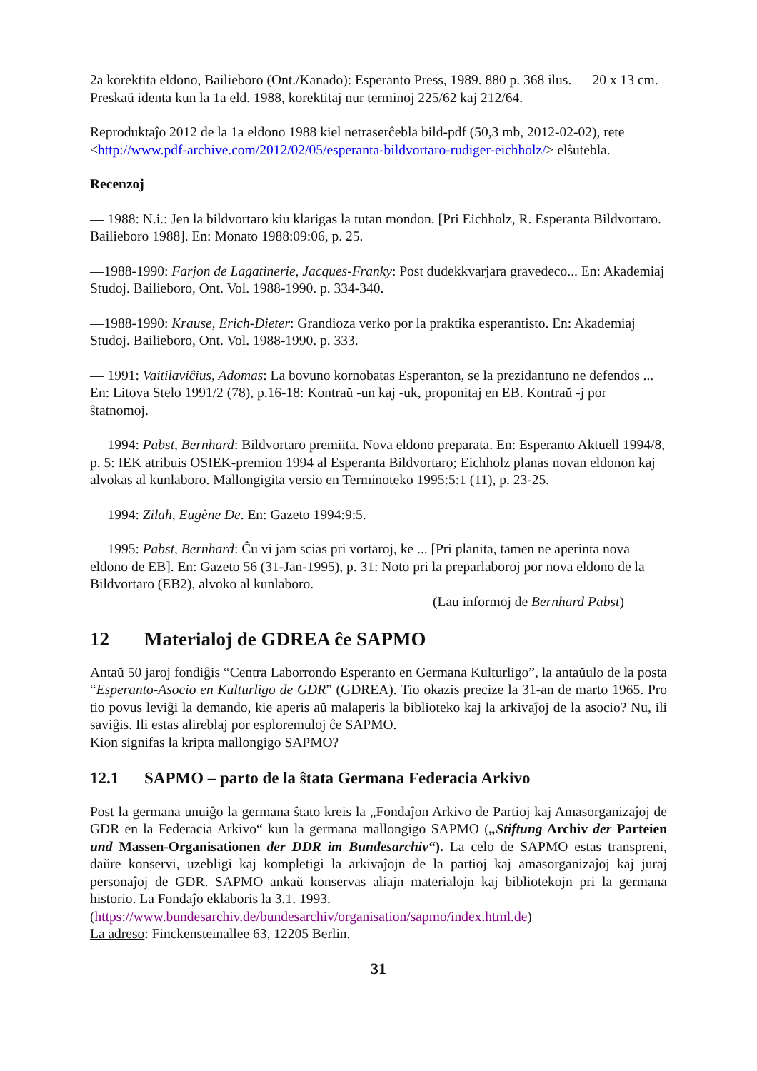2a korektita eldono, Bailieboro (Ont./Kanado): Esperanto Press, 1989. 880 p. 368 ilus. — 20 x 13 cm. Preskaŭ identa kun la 1a eld. 1988, korektitaj nur terminoj 225/62 kaj 212/64.
Reproduktaĵo 2012 de la 1a eldono 1988 kiel netraserĉebla bild-pdf (50,3 mb, 2012-02-02), rete <http://www.pdf-archive.com/2012/02/05/esperanta-bildvortaro-rudiger-eichholz/> elŝutebla.
Recenzoj
— 1988: N.i.: Jen la bildvortaro kiu klarigas la tutan mondon. [Pri Eichholz, R. Esperanta Bildvortaro. Bailieboro 1988]. En: Monato 1988:09:06, p. 25.
—1988-1990: Farjon de Lagatinerie, Jacques-Franky: Post dudekkvarjara gravedeco... En: Akademiaj Studoj. Bailieboro, Ont. Vol. 1988-1990. p. 334-340.
—1988-1990: Krause, Erich-Dieter: Grandioza verko por la praktika esperantisto. En: Akademiaj Studoj. Bailieboro, Ont. Vol. 1988-1990. p. 333.
— 1991: Vaitilaviĉius, Adomas: La bovuno kornobatas Esperanton, se la prezidantuno ne defendos ... En: Litova Stelo 1991/2 (78), p.16-18: Kontraŭ -un kaj -uk, proponitaj en EB. Kontraŭ -j por ŝtatnomoj.
— 1994: Pabst, Bernhard: Bildvortaro premiita. Nova eldono preparata. En: Esperanto Aktuell 1994/8, p. 5: IEK atribuis OSIEK-premion 1994 al Esperanta Bildvortaro; Eichholz planas novan eldonon kaj alvokas al kunlaboro. Mallongigita versio en Terminoteko 1995:5:1 (11), p. 23-25.
— 1994: Zilah, Eugène De. En: Gazeto 1994:9:5.
— 1995: Pabst, Bernhard: Ĉu vi jam scias pri vortaroj, ke ... [Pri planita, tamen ne aperinta nova eldono de EB]. En: Gazeto 56 (31-Jan-1995), p. 31: Noto pri la preparlaboroj por nova eldono de la Bildvortaro (EB2), alvoko al kunlaboro.
(Lau informoj de Bernhard Pabst)
12 Materialoj de GDREA ĉe SAPMO
Antaŭ 50 jaroj fondiĝis “Centra Laborrondo Esperanto en Germana Kulturligo”, la antaŭulo de la posta “Esperanto-Asocio en Kulturligo de GDR” (GDREA). Tio okazis precize la 31-an de marto 1965. Pro tio povus leviĝi la demando, kie aperis aŭ malaperis la biblioteko kaj la arkivaĵoj de la asocio? Nu, ili saviĝis. Ili estas alireblaj por esploremuloj ĉe SAPMO.
Kion signifas la kripta mallongigo SAPMO?
12.1 SAPMO – parto de la ŝtata Germana Federacia Arkivo
Post la germana unuiĝo la germana ŝtato kreis la „Fondaĵon Arkivo de Partioj kaj Amasorganizaĵoj de GDR en la Federacia Arkivo“ kun la germana mallongigo SAPMO („Stiftung Archiv der Parteien und Massen-Organisationen der DDR im Bundesarchiv“). La celo de SAPMO estas transpreni, daŭre konservi, uzebligi kaj kompletigi la arkivaĵojn de la partioj kaj amasorganizaĵoj kaj juraj personaĵoj de GDR. SAPMO ankaŭ konservas aliajn materialojn kaj bibliotekojn pri la germana historio. La Fondaĵo eklaboris la 3.1. 1993.
(https://www.bundesarchiv.de/bundesarchiv/organisation/sapmo/index.html.de)
La adreso: Finckensteinallee 63, 12205 Berlin.
31